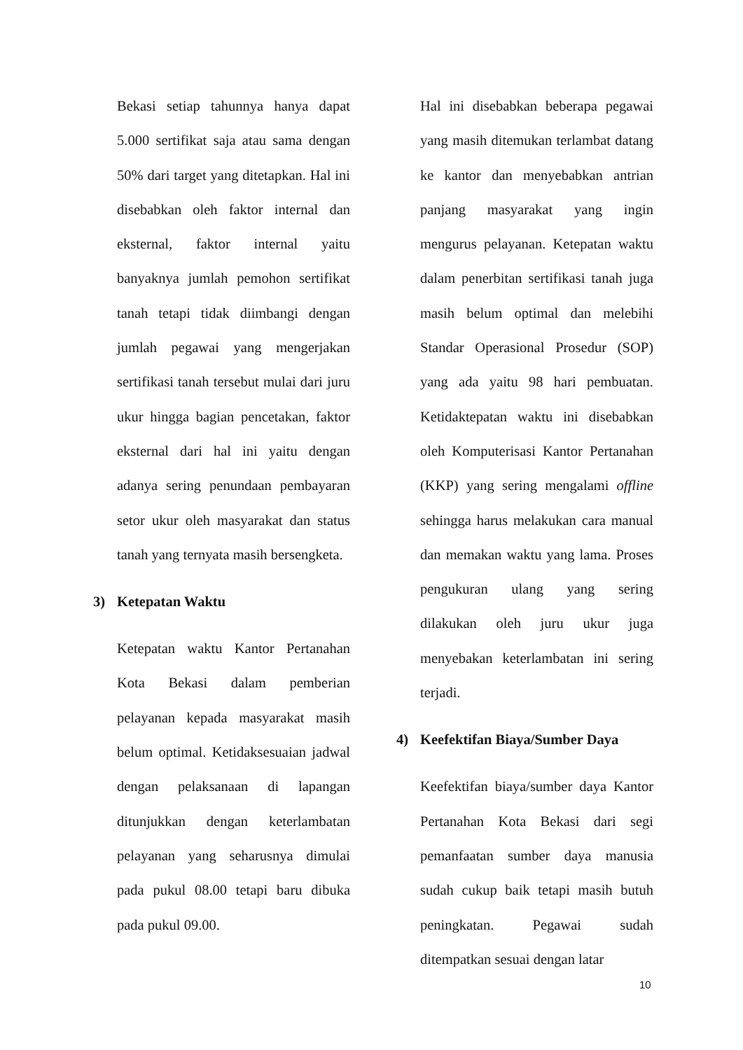Bekasi setiap tahunnya hanya dapat 5.000 sertifikat saja atau sama dengan 50% dari target yang ditetapkan. Hal ini disebabkan oleh faktor internal dan eksternal, faktor internal yaitu banyaknya jumlah pemohon sertifikat tanah tetapi tidak diimbangi dengan jumlah pegawai yang mengerjakan sertifikasi tanah tersebut mulai dari juru ukur hingga bagian pencetakan, faktor eksternal dari hal ini yaitu dengan adanya sering penundaan pembayaran setor ukur oleh masyarakat dan status tanah yang ternyata masih bersengketa.
3) Ketepatan Waktu
Ketepatan waktu Kantor Pertanahan Kota Bekasi dalam pemberian pelayanan kepada masyarakat masih belum optimal. Ketidaksesuaian jadwal dengan pelaksanaan di lapangan ditunjukkan dengan keterlambatan pelayanan yang seharusnya dimulai pada pukul 08.00 tetapi baru dibuka pada pukul 09.00.
Hal ini disebabkan beberapa pegawai yang masih ditemukan terlambat datang ke kantor dan menyebabkan antrian panjang masyarakat yang ingin mengurus pelayanan. Ketepatan waktu dalam penerbitan sertifikasi tanah juga masih belum optimal dan melebihi Standar Operasional Prosedur (SOP) yang ada yaitu 98 hari pembuatan. Ketidaktepatan waktu ini disebabkan oleh Komputerisasi Kantor Pertanahan (KKP) yang sering mengalami offline sehingga harus melakukan cara manual dan memakan waktu yang lama. Proses pengukuran ulang yang sering dilakukan oleh juru ukur juga menyebakan keterlambatan ini sering terjadi.
4) Keefektifan Biaya/Sumber Daya
Keefektifan biaya/sumber daya Kantor Pertanahan Kota Bekasi dari segi pemanfaatan sumber daya manusia sudah cukup baik tetapi masih butuh peningkatan. Pegawai sudah ditempatkan sesuai dengan latar
10